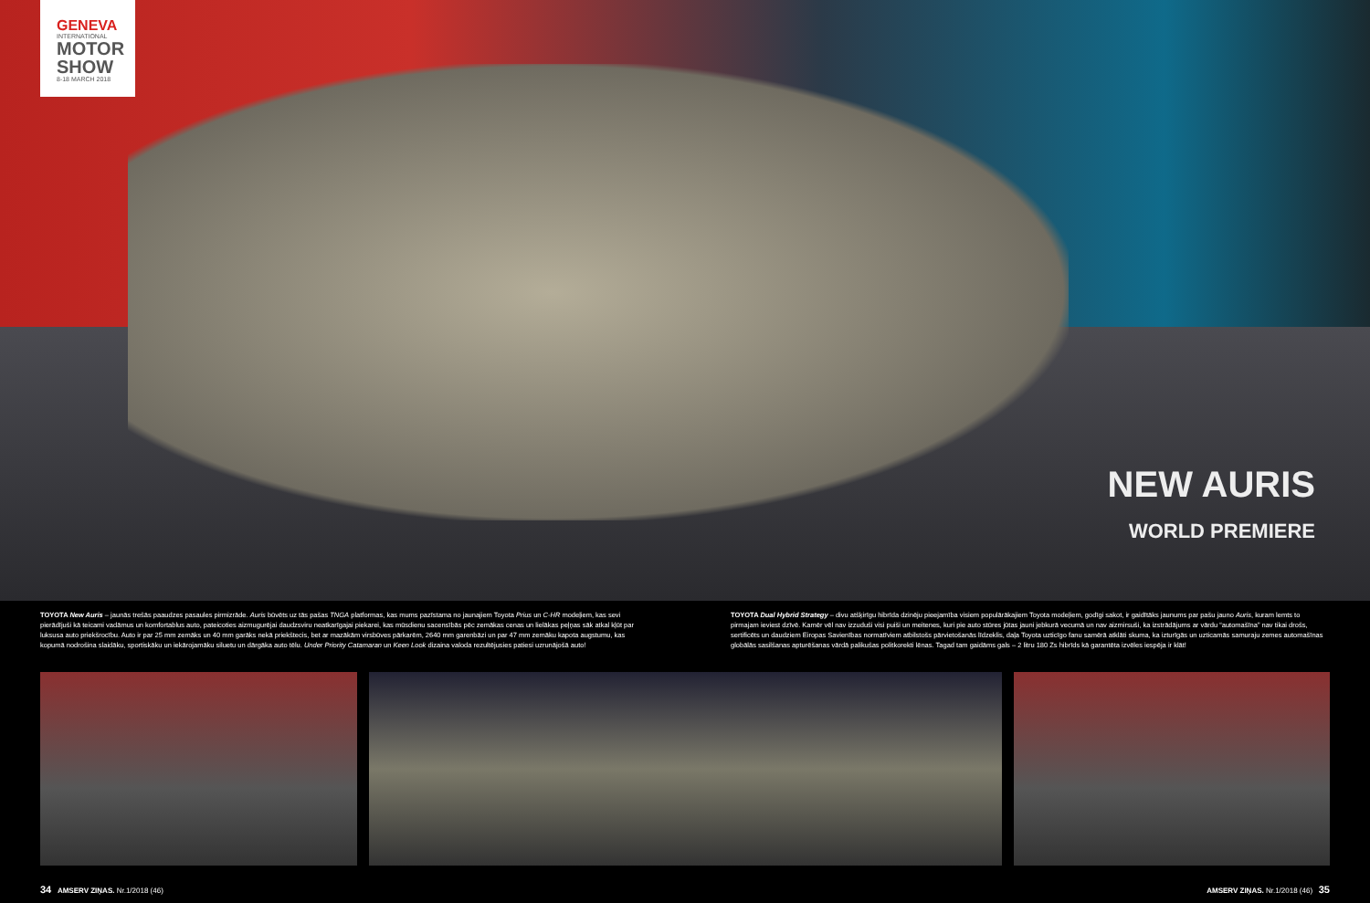GENEVA
INTERNATIONAL
MOTOR
SHOW
8-18 MARCH 2018
NEW AURIS
WORLD PREMIERE
TOYOTA New Auris – jaunās trešās paaudzes pasaules pirmizrāde. Auris būvēts uz tās pašas TNGA platformas, kas mums pazīstama no jaunajiem Toyota Prius un C-HR modeļiem, kas sevi pierādījuši kā teicami vadāmus un komfortablus auto, pateicoties aizmugurējai daudzsviru neatkarīgajai piekarei, kas mūsdienu sacensībās pēc zemākas cenas un lielākas peļņas sāk atkal kļūt par luksusa auto priekšrocību. Auto ir par 25 mm zemāks un 40 mm garāks nekā priekštecis, bet ar mazākām virsbūves pārkarēm, 2640 mm garenbāzi un par 47 mm zemāku kapota augstumu, kas kopumā nodrošina slaidāku, sportiskāku un iekārojamāku siluetu un dārgāka auto tēlu. Under Priority Catamaran un Keen Look dizaina valoda rezultējusies patiesi uzrunājošā auto!
TOYOTA Dual Hybrid Strategy – divu atšķirīgu hibrīda dzinēju pieejamība visiem populārākajiem Toyota modeļiem, godīgi sakot, ir gaidītāks jaunums par pašu jauno Auris, kuram lemts to pirmajam ieviest dzīvē. Kamēr vēl nav izzuduši visi puiši un meitenes, kuri pie auto stūres jūtas jauni jebkurā vecumā un nav aizmirsuši, ka izstrādājums ar vārdu “automašīna” nav tikai drošs, sertificēts un daudziem Eiropas Savienības normatīviem atbilstošs pārvietošanās līdzeklis, daļa Toyota uzticīgo fanu samērā atklāti skuma, ka izturīgās un uzticamās samuraju zemes automašīnas globālās sasilšanas apturēšanas vārdā palikušas politkorekti lēnas. Tagad tam gaidāms gals – 2 litru 180 Zs hibrīds kā garantēta izvēles iespēja ir klāt!
34 AMSERV ZIŅAS. Nr.1/2018 (46) AMSERV ZIŅAS. Nr.1/2018 (46) 35